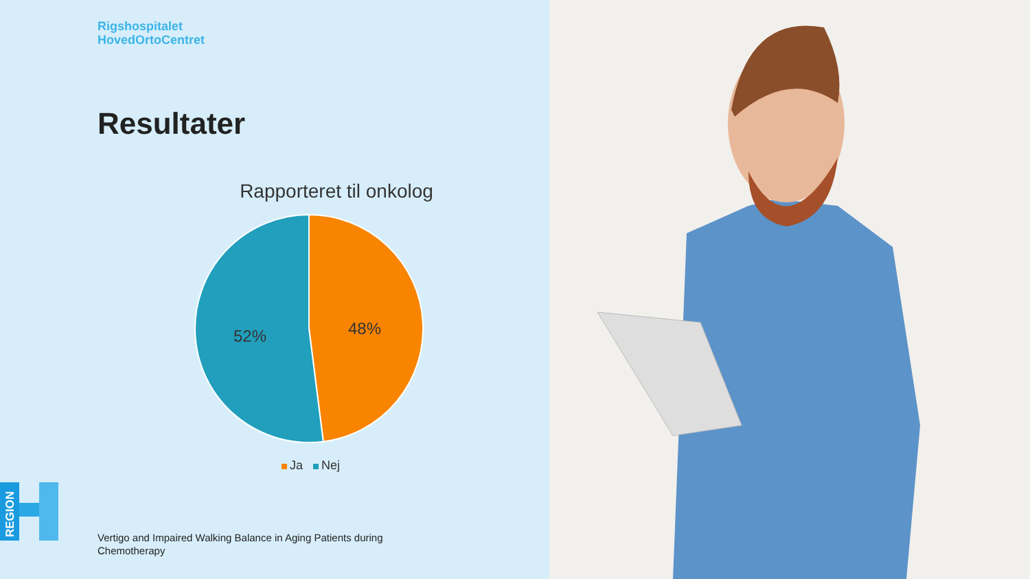Rigshospitalet
HovedOrtoCentret
Resultater
Rapporteret til onkolog
48%
52%
Ja Nej
REGION
Vertigo and Impaired Walking Balance in Aging Patients during Chemotherapy